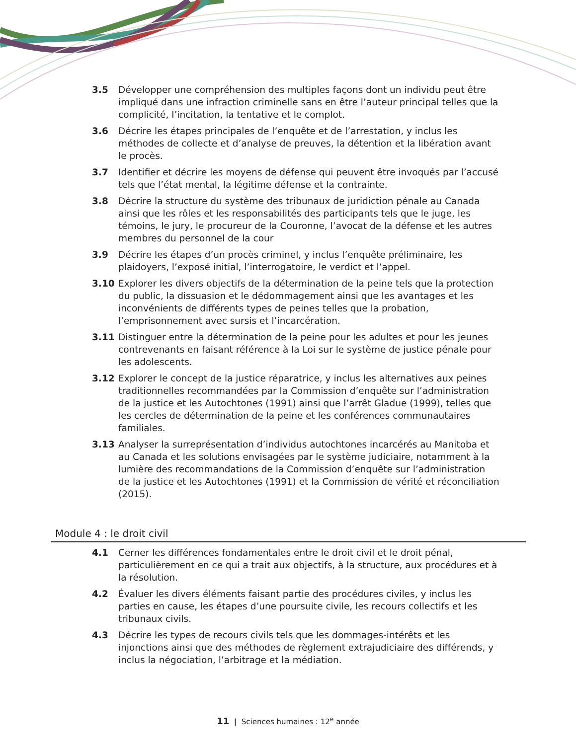3.5 Développer une compréhension des multiples façons dont un individu peut être impliqué dans une infraction criminelle sans en être l’auteur principal telles que la complicité, l’incitation, la tentative et le complot.
3.6 Décrire les étapes principales de l’enquête et de l’arrestation, y inclus les méthodes de collecte et d’analyse de preuves, la détention et la libération avant le procès.
3.7 Identifier et décrire les moyens de défense qui peuvent être invoqués par l’accusé tels que l’état mental, la légitime défense et la contrainte.
3.8 Décrire la structure du système des tribunaux de juridiction pénale au Canada ainsi que les rôles et les responsabilités des participants tels que le juge, les témoins, le jury, le procureur de la Couronne, l’avocat de la défense et les autres membres du personnel de la cour
3.9 Décrire les étapes d’un procès criminel, y inclus l’enquête préliminaire, les plaidoyers, l’exposé initial, l’interrogatoire, le verdict et l’appel.
3.10 Explorer les divers objectifs de la détermination de la peine tels que la protection du public, la dissuasion et le dédommagement ainsi que les avantages et les inconvénients de différents types de peines telles que la probation, l’emprisonnement avec sursis et l’incarcération.
3.11 Distinguer entre la détermination de la peine pour les adultes et pour les jeunes contrevenants en faisant référence à la Loi sur le système de justice pénale pour les adolescents.
3.12 Explorer le concept de la justice réparatrice, y inclus les alternatives aux peines traditionnelles recommandées par la Commission d’enquête sur l’administration de la justice et les Autochtones (1991) ainsi que l’arrêt Gladue (1999), telles que les cercles de détermination de la peine et les conférences communautaires familiales.
3.13 Analyser la surreprésentation d’individus autochtones incarcérés au Manitoba et au Canada et les solutions envisagées par le système judiciaire, notamment à la lumière des recommandations de la Commission d’enquête sur l’administration de la justice et les Autochtones (1991) et la Commission de vérité et réconciliation (2015).
Module 4 : le droit civil
4.1 Cerner les différences fondamentales entre le droit civil et le droit pénal, particulièrement en ce qui a trait aux objectifs, à la structure, aux procédures et à la résolution.
4.2 Évaluer les divers éléments faisant partie des procédures civiles, y inclus les parties en cause, les étapes d’une poursuite civile, les recours collectifs et les tribunaux civils.
4.3 Décrire les types de recours civils tels que les dommages-intérêts et les injonctions ainsi que des méthodes de règlement extrajudiciaire des différends, y inclus la négociation, l’arbitrage et la médiation.
11 | Sciences humaines : 12<sup>e</sup> année